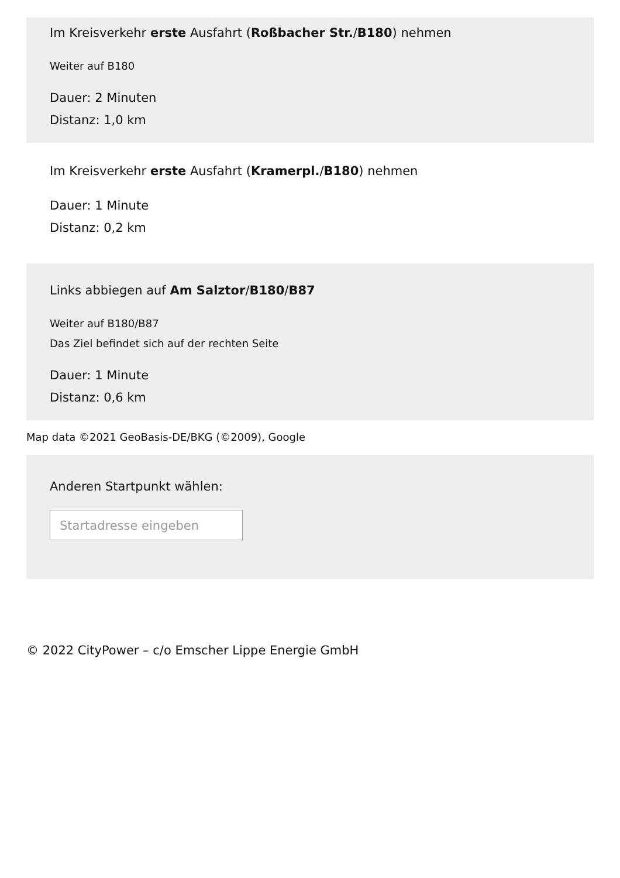Im Kreisverkehr erste Ausfahrt (Roßbacher Str./B180) nehmen
Weiter auf B180
Dauer: 2 Minuten
Distanz: 1,0 km
Im Kreisverkehr erste Ausfahrt (Kramerpl./B180) nehmen
Dauer: 1 Minute
Distanz: 0,2 km
Links abbiegen auf Am Salztor/B180/B87
Weiter auf B180/B87
Das Ziel befindet sich auf der rechten Seite
Dauer: 1 Minute
Distanz: 0,6 km
Map data ©2021 GeoBasis-DE/BKG (©2009), Google
Anderen Startpunkt wählen:
Startadresse eingeben
© 2022 CityPower – c/o Emscher Lippe Energie GmbH